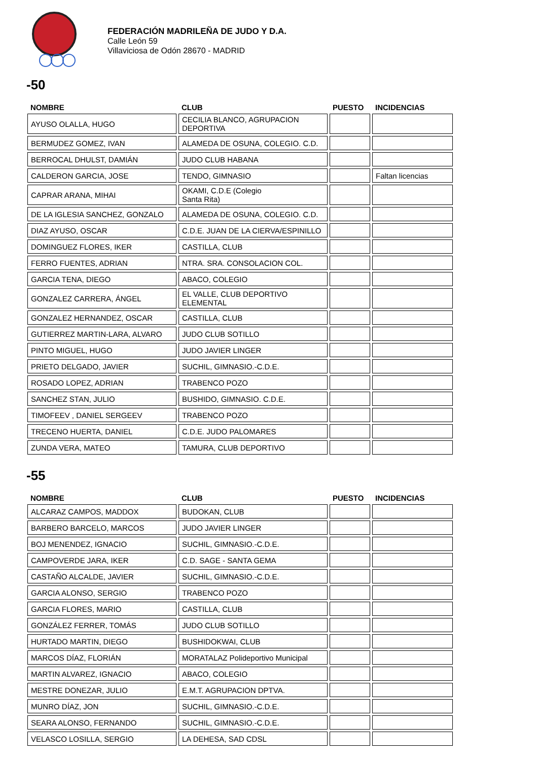FEDERACIÓN MADRILEÑA DE JUDO Y D.A.
Calle León 59
Villaviciosa de Odón 28670 - MADRID
-50
| NOMBRE | CLUB | PUESTO | INCIDENCIAS |
| --- | --- | --- | --- |
| AYUSO OLALLA, HUGO | CECILIA BLANCO, AGRUPACION DEPORTIVA | | |
| BERMUDEZ GOMEZ, IVAN | ALAMEDA DE OSUNA, COLEGIO. C.D. | | |
| BERROCAL DHULST, DAMIÁN | JUDO CLUB HABANA | | |
| CALDERON GARCIA, JOSE | TENDO, GIMNASIO | | Faltan licencias |
| CAPRAR ARANA, MIHAI | OKAMI, C.D.E (Colegio Santa Rita) | | |
| DE LA IGLESIA SANCHEZ, GONZALO | ALAMEDA DE OSUNA, COLEGIO. C.D. | | |
| DIAZ AYUSO, OSCAR | C.D.E. JUAN DE LA CIERVA/ESPINILLO | | |
| DOMINGUEZ FLORES, IKER | CASTILLA, CLUB | | |
| FERRO FUENTES, ADRIAN | NTRA. SRA. CONSOLACION COL. | | |
| GARCIA TENA, DIEGO | ABACO, COLEGIO | | |
| GONZALEZ CARRERA, ÁNGEL | EL VALLE, CLUB DEPORTIVO ELEMENTAL | | |
| GONZALEZ HERNANDEZ, OSCAR | CASTILLA, CLUB | | |
| GUTIERREZ MARTIN-LARA, ALVARO | JUDO CLUB SOTILLO | | |
| PINTO MIGUEL, HUGO | JUDO JAVIER LINGER | | |
| PRIETO DELGADO, JAVIER | SUCHIL, GIMNASIO.-C.D.E. | | |
| ROSADO LOPEZ, ADRIAN | TRABENCO POZO | | |
| SANCHEZ STAN, JULIO | BUSHIDO, GIMNASIO. C.D.E. | | |
| TIMOFEEV , DANIEL SERGEEV | TRABENCO POZO | | |
| TRECENO HUERTA, DANIEL | C.D.E. JUDO PALOMARES | | |
| ZUNDA VERA, MATEO | TAMURA, CLUB DEPORTIVO | | |
-55
| NOMBRE | CLUB | PUESTO | INCIDENCIAS |
| --- | --- | --- | --- |
| ALCARAZ CAMPOS, MADDOX | BUDOKAN, CLUB | | |
| BARBERO BARCELO, MARCOS | JUDO JAVIER LINGER | | |
| BOJ MENENDEZ, IGNACIO | SUCHIL, GIMNASIO.-C.D.E. | | |
| CAMPOVERDE JARA, IKER | C.D. SAGE - SANTA GEMA | | |
| CASTAÑO ALCALDE, JAVIER | SUCHIL, GIMNASIO.-C.D.E. | | |
| GARCIA ALONSO, SERGIO | TRABENCO POZO | | |
| GARCIA FLORES, MARIO | CASTILLA, CLUB | | |
| GONZÁLEZ FERRER, TOMÁS | JUDO CLUB SOTILLO | | |
| HURTADO MARTIN, DIEGO | BUSHIDOKWAI, CLUB | | |
| MARCOS DÍAZ, FLORIÁN | MORATALAZ Polideportivo Municipal | | |
| MARTIN ALVAREZ, IGNACIO | ABACO, COLEGIO | | |
| MESTRE DONEZAR, JULIO | E.M.T. AGRUPACION DPTVA. | | |
| MUNRO DÍAZ, JON | SUCHIL, GIMNASIO.-C.D.E. | | |
| SEARA ALONSO, FERNANDO | SUCHIL, GIMNASIO.-C.D.E. | | |
| VELASCO LOSILLA, SERGIO | LA DEHESA, SAD CDSL | | |